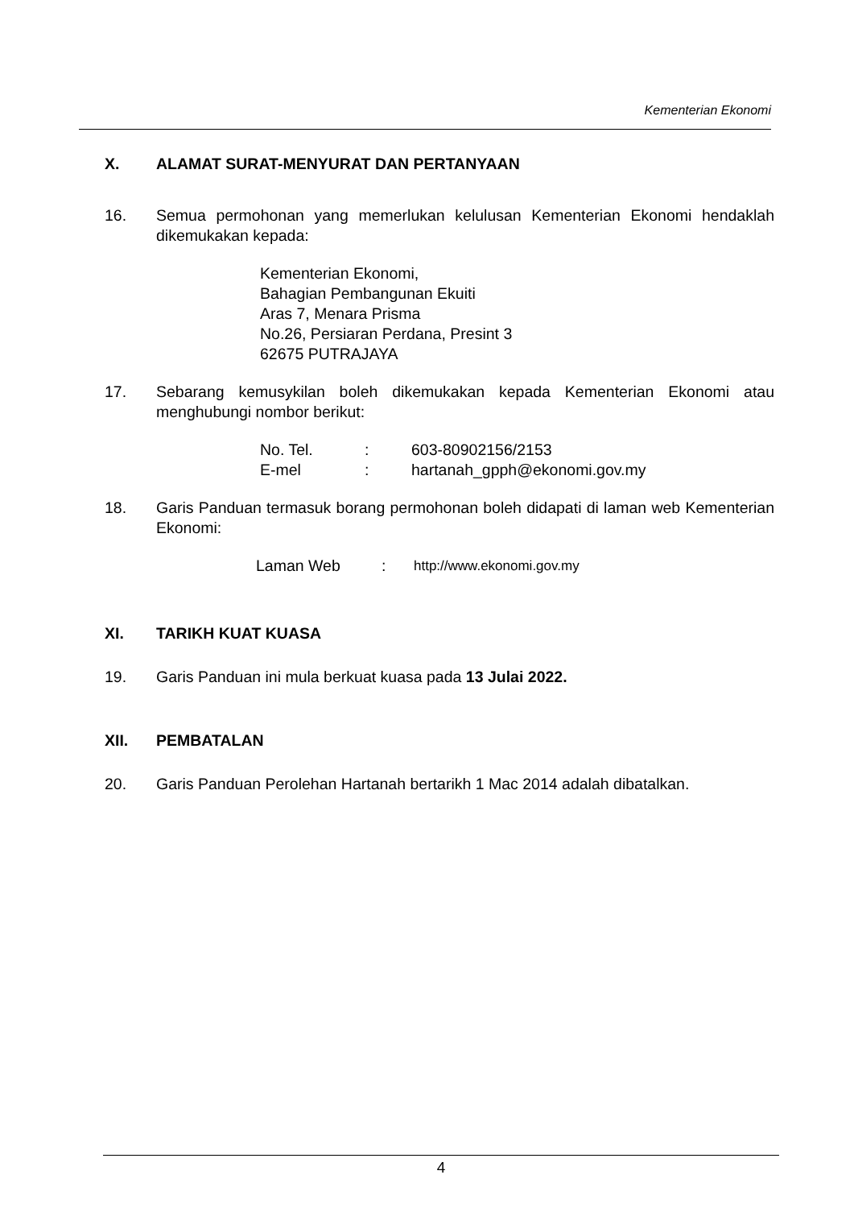Kementerian Ekonomi
X. ALAMAT SURAT-MENYURAT DAN PERTANYAAN
16. Semua permohonan yang memerlukan kelulusan Kementerian Ekonomi hendaklah dikemukakan kepada:
Kementerian Ekonomi,
Bahagian Pembangunan Ekuiti
Aras 7, Menara Prisma
No.26, Persiaran Perdana, Presint 3
62675 PUTRAJAYA
17. Sebarang kemusykilan boleh dikemukakan kepada Kementerian Ekonomi atau menghubungi nombor berikut:
| No. Tel. | : | 603-80902156/2153 |
| E-mel | : | hartanah_gpph@ekonomi.gov.my |
18. Garis Panduan termasuk borang permohonan boleh didapati di laman web Kementerian Ekonomi:
| Laman Web | : | http://www.ekonomi.gov.my |
XI. TARIKH KUAT KUASA
19. Garis Panduan ini mula berkuat kuasa pada 13 Julai 2022.
XII. PEMBATALAN
20. Garis Panduan Perolehan Hartanah bertarikh 1 Mac 2014 adalah dibatalkan.
4